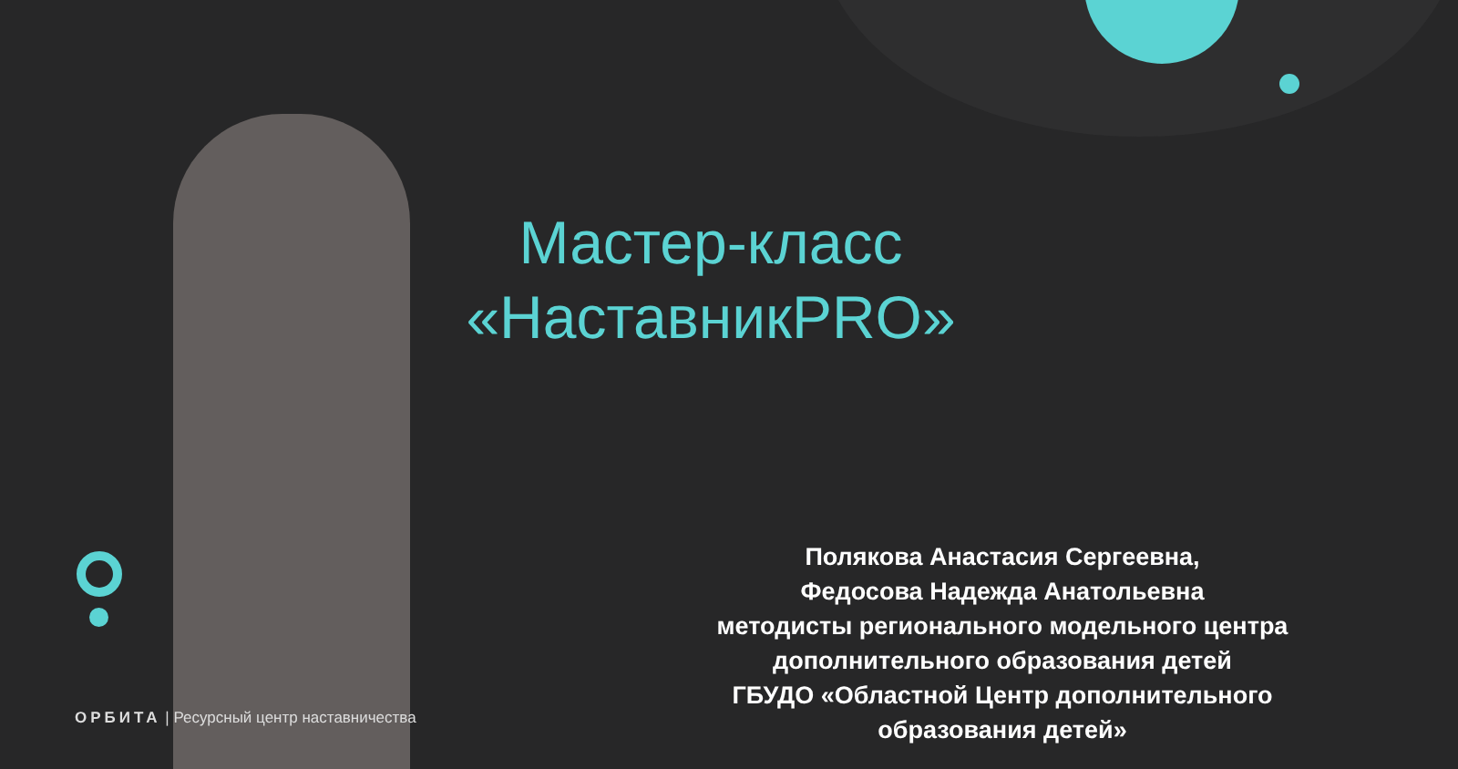Мастер-класс
«НаставникPRO»
Полякова Анастасия Сергеевна,
Федосова Надежда Анатольевна
методисты регионального модельного центра дополнительного образования детей
ГБУДО «Областной Центр дополнительного образования детей»
ОРБИТА | Ресурсный центр наставничества